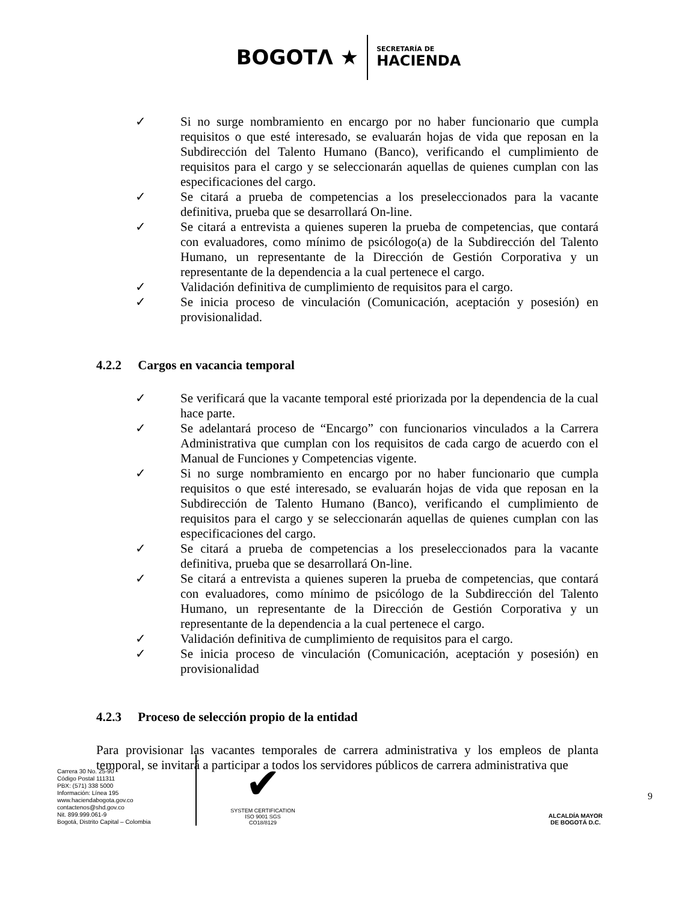BOGOTΛ ★
SECRETARÍA DE
HACIENDA
✓ Si no surge nombramiento en encargo por no haber funcionario que cumpla requisitos o que esté interesado, se evaluarán hojas de vida que reposan en la Subdirección del Talento Humano (Banco), verificando el cumplimiento de requisitos para el cargo y se seleccionarán aquellas de quienes cumplan con las especificaciones del cargo.
✓ Se citará a prueba de competencias a los preseleccionados para la vacante definitiva, prueba que se desarrollará On-line.
✓ Se citará a entrevista a quienes superen la prueba de competencias, que contará con evaluadores, como mínimo de psicólogo(a) de la Subdirección del Talento Humano, un representante de la Dirección de Gestión Corporativa y un representante de la dependencia a la cual pertenece el cargo.
✓ Validación definitiva de cumplimiento de requisitos para el cargo.
✓ Se inicia proceso de vinculación (Comunicación, aceptación y posesión) en provisionalidad.
4.2.2 Cargos en vacancia temporal
✓ Se verificará que la vacante temporal esté priorizada por la dependencia de la cual hace parte.
✓ Se adelantará proceso de “Encargo” con funcionarios vinculados a la Carrera Administrativa que cumplan con los requisitos de cada cargo de acuerdo con el Manual de Funciones y Competencias vigente.
✓ Si no surge nombramiento en encargo por no haber funcionario que cumpla requisitos o que esté interesado, se evaluarán hojas de vida que reposan en la Subdirección de Talento Humano (Banco), verificando el cumplimiento de requisitos para el cargo y se seleccionarán aquellas de quienes cumplan con las especificaciones del cargo.
✓ Se citará a prueba de competencias a los preseleccionados para la vacante definitiva, prueba que se desarrollará On-line.
✓ Se citará a entrevista a quienes superen la prueba de competencias, que contará con evaluadores, como mínimo de psicólogo de la Subdirección del Talento Humano, un representante de la Dirección de Gestión Corporativa y un representante de la dependencia a la cual pertenece el cargo.
✓ Validación definitiva de cumplimiento de requisitos para el cargo.
✓ Se inicia proceso de vinculación (Comunicación, aceptación y posesión) en provisionalidad
4.2.3 Proceso de selección propio de la entidad
Para provisionar las vacantes temporales de carrera administrativa y los empleos de planta temporal, se invitará a participar a todos los servidores públicos de carrera administrativa que
Carrera 30 No. 25-90
Código Postal 111311
PBX: (571) 338 5000
Información: Línea 195
www.haciendabogota.gov.co
contactenos@shd.gov.co
Nit. 899.999.061-9
Bogotá, Distrito Capital – Colombia
✔
SYSTEM CERTIFICATION ISO 9001 SGS
CO18/8129
ALCALDÍA MAYOR
DE BOGOTÁ D.C.
9